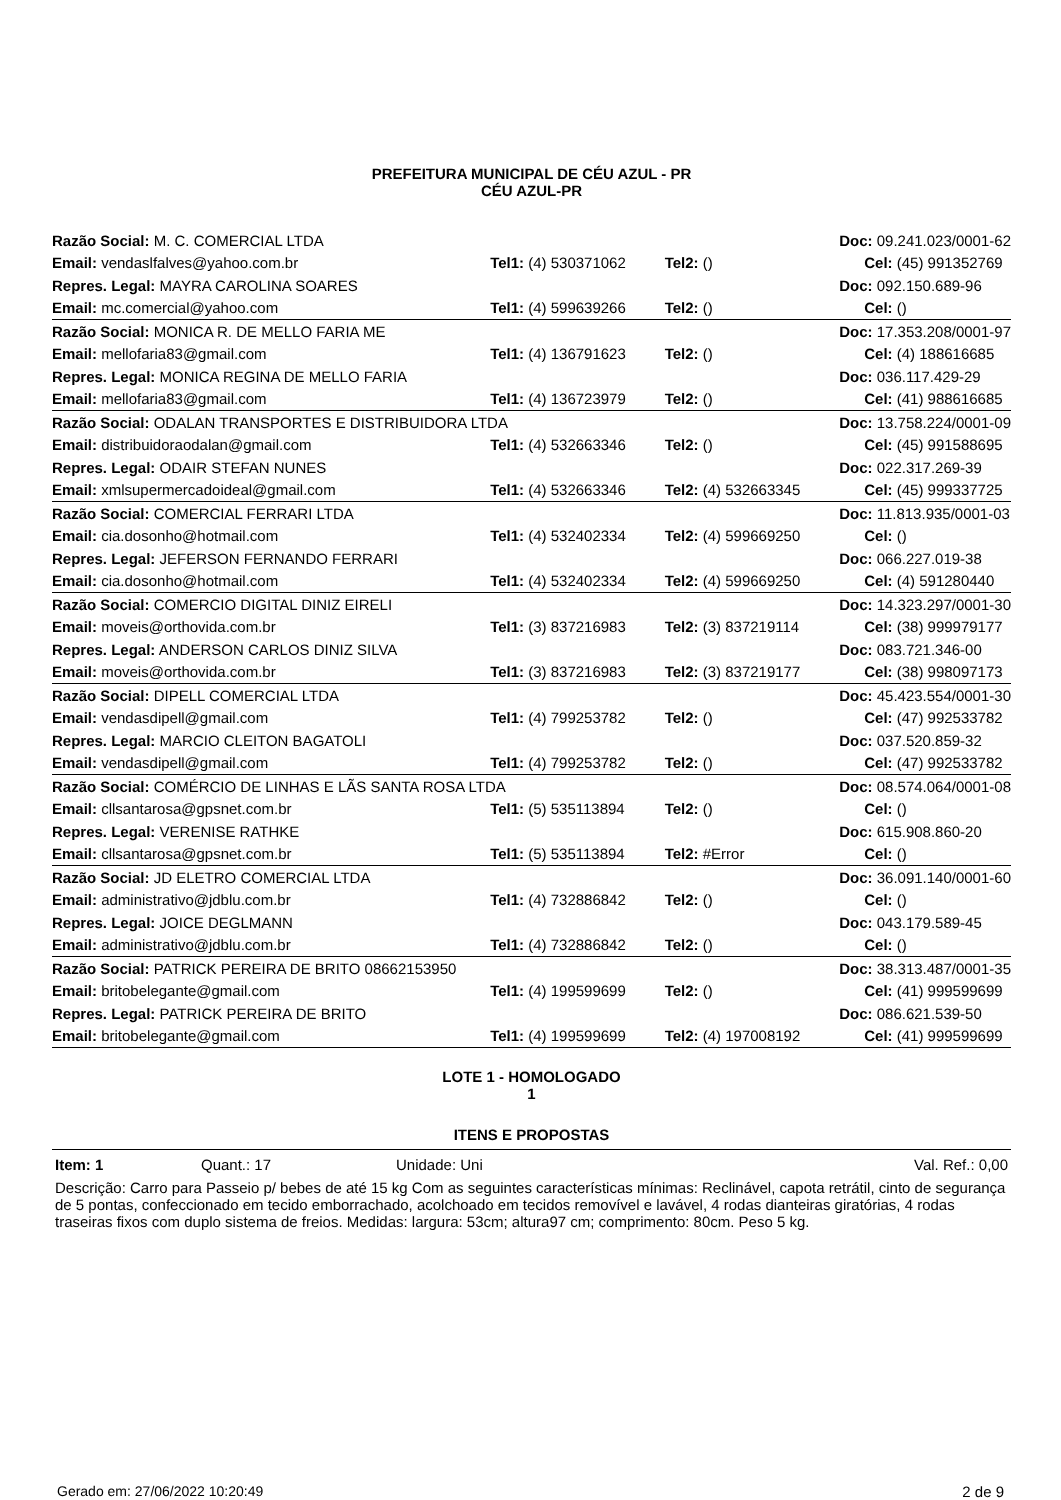PREFEITURA MUNICIPAL DE CÉU AZUL - PR
CÉU AZUL-PR
| Razão Social: M. C. COMERCIAL LTDA | | | Doc: 09.241.023/0001-62 |
| Email: vendaslfalves@yahoo.com.br | Tel1: (4) 530371062 | Tel2: () | Cel: (45) 991352769 |
| Repres. Legal: MAYRA CAROLINA SOARES | | | Doc: 092.150.689-96 |
| Email: mc.comercial@yahoo.com | Tel1: (4) 599639266 | Tel2: () | Cel: () |
| Razão Social: MONICA R. DE MELLO FARIA ME | | | Doc: 17.353.208/0001-97 |
| Email: mellofaria83@gmail.com | Tel1: (4) 136791623 | Tel2: () | Cel: (4) 188616685 |
| Repres. Legal: MONICA REGINA DE MELLO FARIA | | | Doc: 036.117.429-29 |
| Email: mellofaria83@gmail.com | Tel1: (4) 136723979 | Tel2: () | Cel: (41) 988616685 |
| Razão Social: ODALAN TRANSPORTES E DISTRIBUIDORA LTDA | | | Doc: 13.758.224/0001-09 |
| Email: distribuidoraodalan@gmail.com | Tel1: (4) 532663346 | Tel2: () | Cel: (45) 991588695 |
| Repres. Legal: ODAIR STEFAN NUNES | | | Doc: 022.317.269-39 |
| Email: xmlsupermercadoideal@gmail.com | Tel1: (4) 532663346 | Tel2: (4) 532663345 | Cel: (45) 999337725 |
| Razão Social: COMERCIAL FERRARI LTDA | | | Doc: 11.813.935/0001-03 |
| Email: cia.dosonho@hotmail.com | Tel1: (4) 532402334 | Tel2: (4) 599669250 | Cel: () |
| Repres. Legal: JEFERSON FERNANDO FERRARI | | | Doc: 066.227.019-38 |
| Email: cia.dosonho@hotmail.com | Tel1: (4) 532402334 | Tel2: (4) 599669250 | Cel: (4) 591280440 |
| Razão Social: COMERCIO DIGITAL DINIZ EIRELI | | | Doc: 14.323.297/0001-30 |
| Email: moveis@orthovida.com.br | Tel1: (3) 837216983 | Tel2: (3) 837219114 | Cel: (38) 999979177 |
| Repres. Legal: ANDERSON CARLOS DINIZ SILVA | | | Doc: 083.721.346-00 |
| Email: moveis@orthovida.com.br | Tel1: (3) 837216983 | Tel2: (3) 837219177 | Cel: (38) 998097173 |
| Razão Social: DIPELL COMERCIAL LTDA | | | Doc: 45.423.554/0001-30 |
| Email: vendasdipell@gmail.com | Tel1: (4) 799253782 | Tel2: () | Cel: (47) 992533782 |
| Repres. Legal: MARCIO CLEITON BAGATOLI | | | Doc: 037.520.859-32 |
| Email: vendasdipell@gmail.com | Tel1: (4) 799253782 | Tel2: () | Cel: (47) 992533782 |
| Razão Social: COMÉRCIO DE LINHAS E LÃS SANTA ROSA LTDA | | | Doc: 08.574.064/0001-08 |
| Email: cllsantarosa@gpsnet.com.br | Tel1: (5) 535113894 | Tel2: () | Cel: () |
| Repres. Legal: VERENISE RATHKE | | | Doc: 615.908.860-20 |
| Email: cllsantarosa@gpsnet.com.br | Tel1: (5) 535113894 | Tel2: #Error | Cel: () |
| Razão Social: JD ELETRO COMERCIAL LTDA | | | Doc: 36.091.140/0001-60 |
| Email: administrativo@jdblu.com.br | Tel1: (4) 732886842 | Tel2: () | Cel: () |
| Repres. Legal: JOICE DEGLMANN | | | Doc: 043.179.589-45 |
| Email: administrativo@jdblu.com.br | Tel1: (4) 732886842 | Tel2: () | Cel: () |
| Razão Social: PATRICK PEREIRA DE BRITO 08662153950 | | | Doc: 38.313.487/0001-35 |
| Email: britobelegante@gmail.com | Tel1: (4) 199599699 | Tel2: () | Cel: (41) 999599699 |
| Repres. Legal: PATRICK PEREIRA DE BRITO | | | Doc: 086.621.539-50 |
| Email: britobelegante@gmail.com | Tel1: (4) 199599699 | Tel2: (4) 197008192 | Cel: (41) 999599699 |
LOTE 1 - HOMOLOGADO
1
ITENS E PROPOSTAS
Item: 1 Quant.: 17 Unidade: Uni Val. Ref.: 0,00
Descrição: Carro para Passeio p/ bebes de até 15 kg Com as seguintes características mínimas: Reclinável, capota retrátil, cinto de segurança de 5 pontas, confeccionado em tecido emborrachado, acolchoado em tecidos removível e lavável, 4 rodas dianteiras giratórias, 4 rodas traseiras fixos com duplo sistema de freios. Medidas: largura: 53cm; altura97 cm; comprimento: 80cm. Peso 5 kg.
Gerado em: 27/06/2022 10:20:49 2 de 9